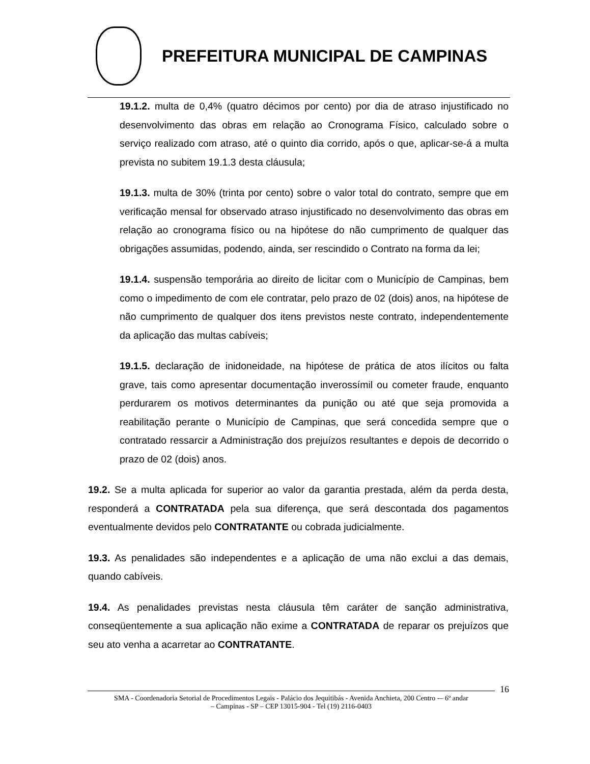PREFEITURA MUNICIPAL DE CAMPINAS
19.1.2. multa de 0,4% (quatro décimos por cento) por dia de atraso injustificado no desenvolvimento das obras em relação ao Cronograma Físico, calculado sobre o serviço realizado com atraso, até o quinto dia corrido, após o que, aplicar-se-á a multa prevista no subitem 19.1.3 desta cláusula;
19.1.3. multa de 30% (trinta por cento) sobre o valor total do contrato, sempre que em verificação mensal for observado atraso injustificado no desenvolvimento das obras em relação ao cronograma físico ou na hipótese do não cumprimento de qualquer das obrigações assumidas, podendo, ainda, ser rescindido o Contrato na forma da lei;
19.1.4. suspensão temporária ao direito de licitar com o Município de Campinas, bem como o impedimento de com ele contratar, pelo prazo de 02 (dois) anos, na hipótese de não cumprimento de qualquer dos itens previstos neste contrato, independentemente da aplicação das multas cabíveis;
19.1.5. declaração de inidoneidade, na hipótese de prática de atos ilícitos ou falta grave, tais como apresentar documentação inverossímil ou cometer fraude, enquanto perdurarem os motivos determinantes da punição ou até que seja promovida a reabilitação perante o Município de Campinas, que será concedida sempre que o contratado ressarcir a Administração dos prejuízos resultantes e depois de decorrido o prazo de 02 (dois) anos.
19.2. Se a multa aplicada for superior ao valor da garantia prestada, além da perda desta, responderá a CONTRATADA pela sua diferença, que será descontada dos pagamentos eventualmente devidos pelo CONTRATANTE ou cobrada judicialmente.
19.3. As penalidades são independentes e a aplicação de uma não exclui a das demais, quando cabíveis.
19.4. As penalidades previstas nesta cláusula têm caráter de sanção administrativa, conseqüentemente a sua aplicação não exime a CONTRATADA de reparar os prejuízos que seu ato venha a acarretar ao CONTRATANTE.
16
SMA - Coordenadoria Setorial de Procedimentos Legais - Palácio dos Jequitibás - Avenida Anchieta, 200 Centro -– 6º andar
– Campinas - SP – CEP 13015-904 - Tel (19) 2116-0403